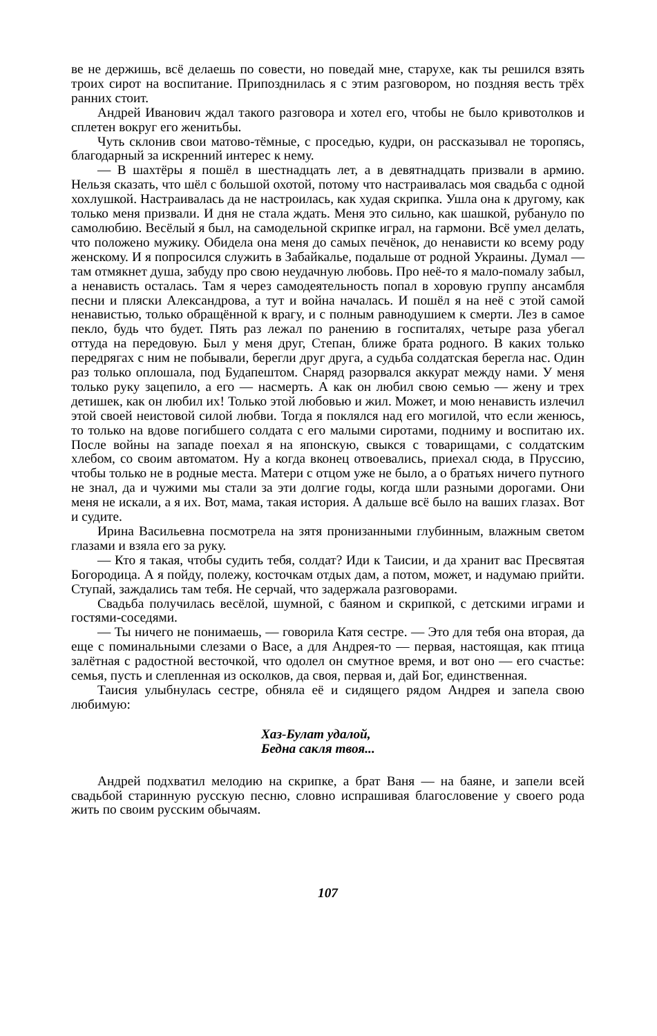ве не держишь, всё делаешь по совести, но поведай мне, старухе, как ты решился взять троих сирот на воспитание. Припозднилась я с этим разговором, но поздняя весть трёх ранних стоит.
Андрей Иванович ждал такого разговора и хотел его, чтобы не было кривотолков и сплетен вокруг его женитьбы.
Чуть склонив свои матово-тёмные, с проседью, кудри, он рассказывал не торопясь, благодарный за искренний интерес к нему.
— В шахтёры я пошёл в шестнадцать лет, а в девятнадцать призвали в армию. Нельзя сказать, что шёл с большой охотой, потому что настраивалась моя свадьба с одной хохлушкой. Настраивалась да не настроилась, как худая скрипка. Ушла она к другому, как только меня призвали. И дня не стала ждать. Меня это сильно, как шашкой, рубануло по самолюбию. Весёлый я был, на самодельной скрипке играл, на гармони. Всё умел делать, что положено мужику. Обидела она меня до самых печёнок, до ненависти ко всему роду женскому. И я попросился служить в Забайкалье, подальше от родной Украины. Думал — там отмякнет душа, забуду про свою неудачную любовь. Про неё-то я мало-помалу забыл, а ненависть осталась. Там я через самодеятельность попал в хоровую группу ансамбля песни и пляски Александрова, а тут и война началась. И пошёл я на неё с этой самой ненавистью, только обращённой к врагу, и с полным равнодушием к смерти. Лез в самое пекло, будь что будет. Пять раз лежал по ранению в госпиталях, четыре раза убегал оттуда на передовую. Был у меня друг, Степан, ближе брата родного. В каких только передрягах с ним не побывали, берегли друг друга, а судьба солдатская берегла нас. Один раз только оплошала, под Будапештом. Снаряд разорвался аккурат между нами. У меня только руку зацепило, а его — насмерть. А как он любил свою семью — жену и трех детишек, как он любил их! Только этой любовью и жил. Может, и мою ненависть излечил этой своей неистовой силой любви. Тогда я поклялся над его могилой, что если женюсь, то только на вдове погибшего солдата с его малыми сиротами, подниму и воспитаю их. После войны на западе поехал я на японскую, свыкся с товарищами, с солдатским хлебом, со своим автоматом. Ну а когда вконец отвоевались, приехал сюда, в Пруссию, чтобы только не в родные места. Матери с отцом уже не было, а о братьях ничего путного не знал, да и чужими мы стали за эти долгие годы, когда шли разными дорогами. Они меня не искали, а я их. Вот, мама, такая история. А дальше всё было на ваших глазах. Вот и судите.
Ирина Васильевна посмотрела на зятя пронизанными глубинным, влажным светом глазами и взяла его за руку.
— Кто я такая, чтобы судить тебя, солдат? Иди к Таисии, и да хранит вас Пресвятая Богородица. А я пойду, полежу, косточкам отдых дам, а потом, может, и надумаю прийти. Ступай, заждались там тебя. Не серчай, что задержала разговорами.
Свадьба получилась весёлой, шумной, с баяном и скрипкой, с детскими играми и гостями-соседями.
— Ты ничего не понимаешь, — говорила Катя сестре. — Это для тебя она вторая, да еще с поминальными слезами о Васе, а для Андрея-то — первая, настоящая, как птица залётная с радостной весточкой, что одолел он смутное время, и вот оно — его счастье: семья, пусть и слепленная из осколков, да своя, первая и, дай Бог, единственная.
Таисия улыбнулась сестре, обняла её и сидящего рядом Андрея и запела свою любимую:
Хаз-Булат удалой,
Бедна сакля твоя...
Андрей подхватил мелодию на скрипке, а брат Ваня — на баяне, и запели всей свадьбой старинную русскую песню, словно испрашивая благословение у своего рода жить по своим русским обычаям.
107